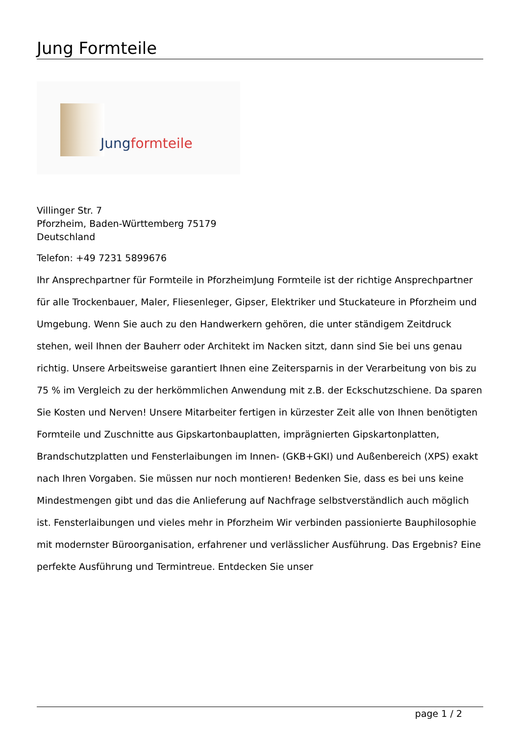Jung Formteile
Jungformteile
Villinger Str. 7
Pforzheim, Baden-Württemberg 75179
Deutschland
Telefon: +49 7231 5899676
Ihr Ansprechpartner für Formteile in PforzheimJung Formteile ist der richtige Ansprechpartner für alle Trockenbauer, Maler, Fliesenleger, Gipser, Elektriker und Stuckateure in Pforzheim und Umgebung. Wenn Sie auch zu den Handwerkern gehören, die unter ständigem Zeitdruck stehen, weil Ihnen der Bauherr oder Architekt im Nacken sitzt, dann sind Sie bei uns genau richtig. Unsere Arbeitsweise garantiert Ihnen eine Zeitersparnis in der Verarbeitung von bis zu 75 % im Vergleich zu der herkömmlichen Anwendung mit z.B. der Eckschutzschiene. Da sparen Sie Kosten und Nerven! Unsere Mitarbeiter fertigen in kürzester Zeit alle von Ihnen benötigten Formteile und Zuschnitte aus Gipskartonbauplatten, imprägnierten Gipskartonplatten, Brandschutzplatten und Fensterlaibungen im Innen- (GKB+GKI) und Außenbereich (XPS) exakt nach Ihren Vorgaben. Sie müssen nur noch montieren! Bedenken Sie, dass es bei uns keine Mindestmengen gibt und das die Anlieferung auf Nachfrage selbstverständlich auch möglich ist. Fensterlaibungen und vieles mehr in Pforzheim Wir verbinden passionierte Bauphilosophie mit modernster Büroorganisation, erfahrener und verlässlicher Ausführung. Das Ergebnis? Eine perfekte Ausführung und Termintreue. Entdecken Sie unser
page 1 / 2